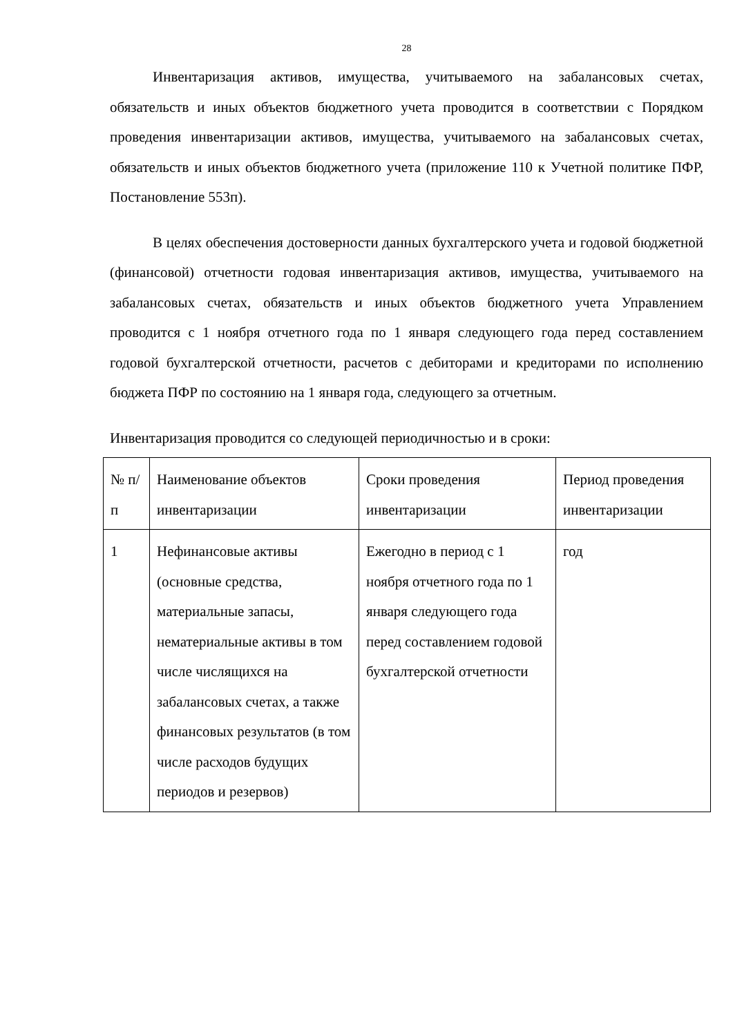28
Инвентаризация активов, имущества, учитываемого на забалансовых счетах, обязательств и иных объектов бюджетного учета проводится в соответствии с Порядком проведения инвентаризации активов, имущества, учитываемого на забалансовых счетах, обязательств и иных объектов бюджетного учета (приложение 110 к Учетной политике ПФР, Постановление 553п).
В целях обеспечения достоверности данных бухгалтерского учета и годовой бюджетной (финансовой) отчетности годовая инвентаризация активов, имущества, учитываемого на забалансовых счетах, обязательств и иных объектов бюджетного учета Управлением проводится с 1 ноября отчетного года по 1 января следующего года перед составлением годовой бухгалтерской отчетности, расчетов с дебиторами и кредиторами по исполнению бюджета ПФР по состоянию на 1 января года, следующего за отчетным.
Инвентаризация проводится со следующей периодичностью и в сроки:
| № п/п | Наименование объектов инвентаризации | Сроки проведения инвентаризации | Период проведения инвентаризации |
| --- | --- | --- | --- |
| 1 | Нефинансовые активы (основные средства, материальные запасы, нематериальные активы в том числе числящихся на забалансовых счетах, а также финансовых результатов (в том числе расходов будущих периодов и резервов) | Ежегодно в период с 1 ноября отчетного года по 1 января следующего года перед составлением годовой бухгалтерской отчетности | год |